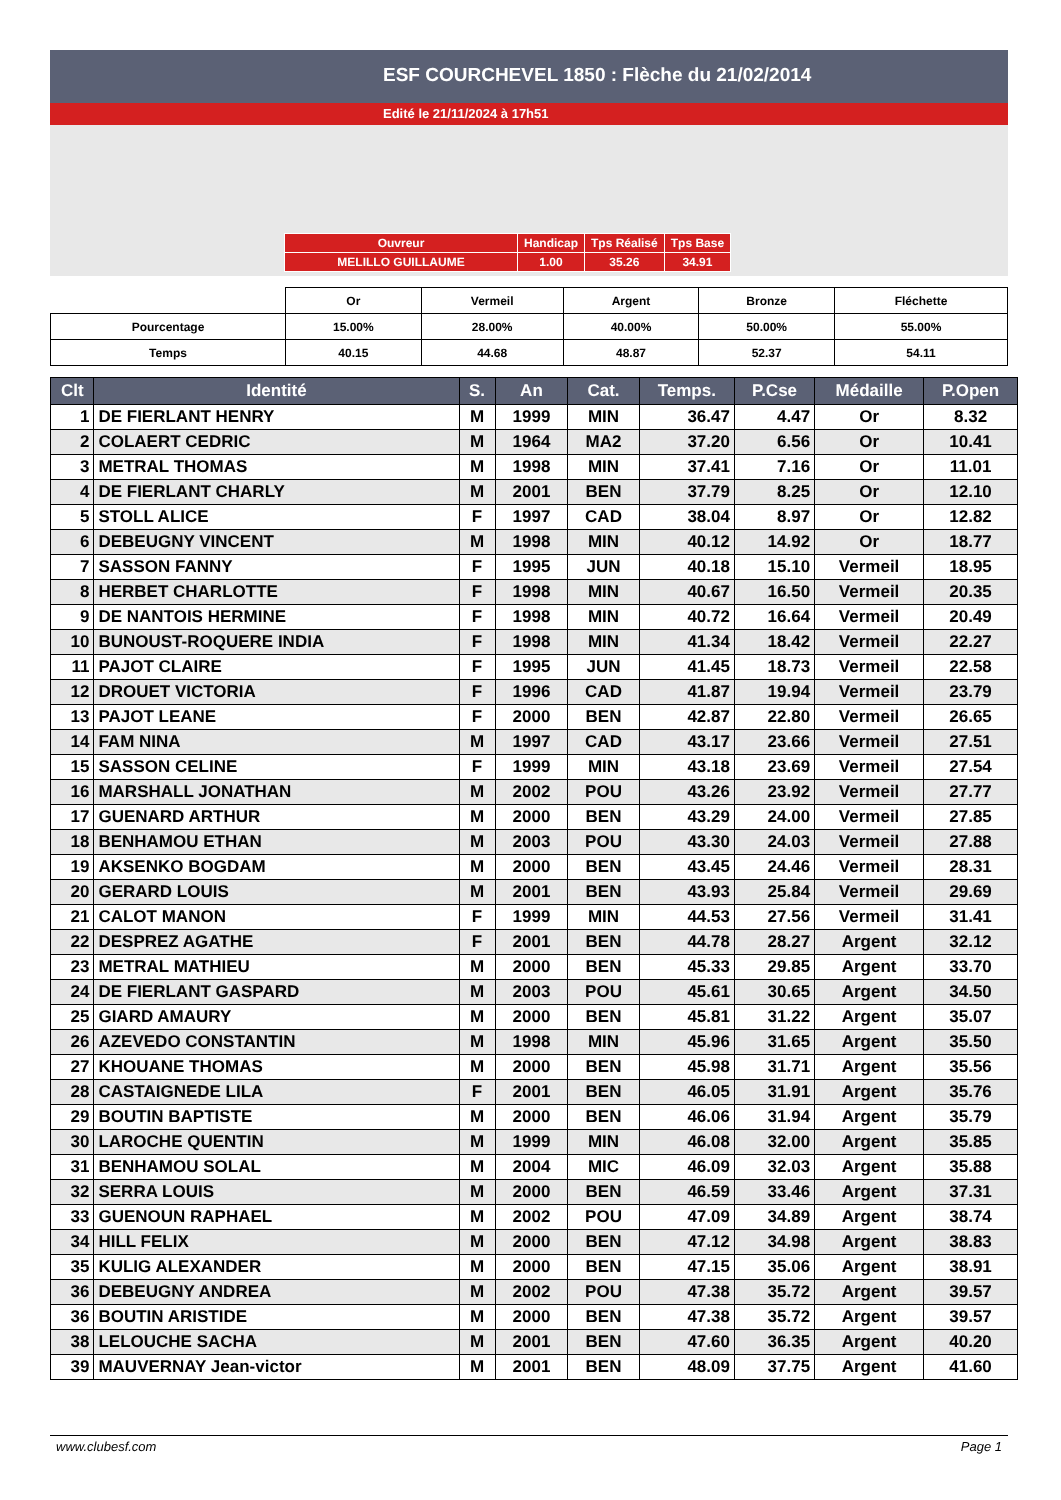ESF COURCHEVEL 1850 : Flèche du 21/02/2014
Edité le 21/11/2024 à 17h51
| Ouvreur | Handicap | Tps Réalisé | Tps Base |
| MELILLO GUILLAUME | 1.00 | 35.26 | 34.91 |
| | Or | Vermeil | Argent | Bronze | Fléchette |
| Pourcentage | 15.00% | 28.00% | 40.00% | 50.00% | 55.00% |
| Temps | 40.15 | 44.68 | 48.87 | 52.37 | 54.11 |
| Clt | Identité | S. | An | Cat. | Temps. | P.Cse | Médaille | P.Open |
| --- | --- | --- | --- | --- | --- | --- | --- | --- |
| 1 | DE FIERLANT HENRY | M | 1999 | MIN | 36.47 | 4.47 | Or | 8.32 |
| 2 | COLAERT CEDRIC | M | 1964 | MA2 | 37.20 | 6.56 | Or | 10.41 |
| 3 | METRAL THOMAS | M | 1998 | MIN | 37.41 | 7.16 | Or | 11.01 |
| 4 | DE FIERLANT CHARLY | M | 2001 | BEN | 37.79 | 8.25 | Or | 12.10 |
| 5 | STOLL ALICE | F | 1997 | CAD | 38.04 | 8.97 | Or | 12.82 |
| 6 | DEBEUGNY VINCENT | M | 1998 | MIN | 40.12 | 14.92 | Or | 18.77 |
| 7 | SASSON FANNY | F | 1995 | JUN | 40.18 | 15.10 | Vermeil | 18.95 |
| 8 | HERBET CHARLOTTE | F | 1998 | MIN | 40.67 | 16.50 | Vermeil | 20.35 |
| 9 | DE NANTOIS HERMINE | F | 1998 | MIN | 40.72 | 16.64 | Vermeil | 20.49 |
| 10 | BUNOUST-ROQUERE INDIA | F | 1998 | MIN | 41.34 | 18.42 | Vermeil | 22.27 |
| 11 | PAJOT CLAIRE | F | 1995 | JUN | 41.45 | 18.73 | Vermeil | 22.58 |
| 12 | DROUET VICTORIA | F | 1996 | CAD | 41.87 | 19.94 | Vermeil | 23.79 |
| 13 | PAJOT LEANE | F | 2000 | BEN | 42.87 | 22.80 | Vermeil | 26.65 |
| 14 | FAM NINA | M | 1997 | CAD | 43.17 | 23.66 | Vermeil | 27.51 |
| 15 | SASSON CELINE | F | 1999 | MIN | 43.18 | 23.69 | Vermeil | 27.54 |
| 16 | MARSHALL JONATHAN | M | 2002 | POU | 43.26 | 23.92 | Vermeil | 27.77 |
| 17 | GUENARD ARTHUR | M | 2000 | BEN | 43.29 | 24.00 | Vermeil | 27.85 |
| 18 | BENHAMOU ETHAN | M | 2003 | POU | 43.30 | 24.03 | Vermeil | 27.88 |
| 19 | AKSENKO BOGDAM | M | 2000 | BEN | 43.45 | 24.46 | Vermeil | 28.31 |
| 20 | GERARD LOUIS | M | 2001 | BEN | 43.93 | 25.84 | Vermeil | 29.69 |
| 21 | CALOT MANON | F | 1999 | MIN | 44.53 | 27.56 | Vermeil | 31.41 |
| 22 | DESPREZ AGATHE | F | 2001 | BEN | 44.78 | 28.27 | Argent | 32.12 |
| 23 | METRAL MATHIEU | M | 2000 | BEN | 45.33 | 29.85 | Argent | 33.70 |
| 24 | DE FIERLANT GASPARD | M | 2003 | POU | 45.61 | 30.65 | Argent | 34.50 |
| 25 | GIARD AMAURY | M | 2000 | BEN | 45.81 | 31.22 | Argent | 35.07 |
| 26 | AZEVEDO CONSTANTIN | M | 1998 | MIN | 45.96 | 31.65 | Argent | 35.50 |
| 27 | KHOUANE THOMAS | M | 2000 | BEN | 45.98 | 31.71 | Argent | 35.56 |
| 28 | CASTAIGNEDE LILA | F | 2001 | BEN | 46.05 | 31.91 | Argent | 35.76 |
| 29 | BOUTIN BAPTISTE | M | 2000 | BEN | 46.06 | 31.94 | Argent | 35.79 |
| 30 | LAROCHE QUENTIN | M | 1999 | MIN | 46.08 | 32.00 | Argent | 35.85 |
| 31 | BENHAMOU SOLAL | M | 2004 | MIC | 46.09 | 32.03 | Argent | 35.88 |
| 32 | SERRA LOUIS | M | 2000 | BEN | 46.59 | 33.46 | Argent | 37.31 |
| 33 | GUENOUN RAPHAEL | M | 2002 | POU | 47.09 | 34.89 | Argent | 38.74 |
| 34 | HILL FELIX | M | 2000 | BEN | 47.12 | 34.98 | Argent | 38.83 |
| 35 | KULIG ALEXANDER | M | 2000 | BEN | 47.15 | 35.06 | Argent | 38.91 |
| 36 | DEBEUGNY ANDREA | M | 2002 | POU | 47.38 | 35.72 | Argent | 39.57 |
| 36 | BOUTIN ARISTIDE | M | 2000 | BEN | 47.38 | 35.72 | Argent | 39.57 |
| 38 | LELOUCHE SACHA | M | 2001 | BEN | 47.60 | 36.35 | Argent | 40.20 |
| 39 | MAUVERNAY Jean-victor | M | 2001 | BEN | 48.09 | 37.75 | Argent | 41.60 |
www.clubesf.com Page 1